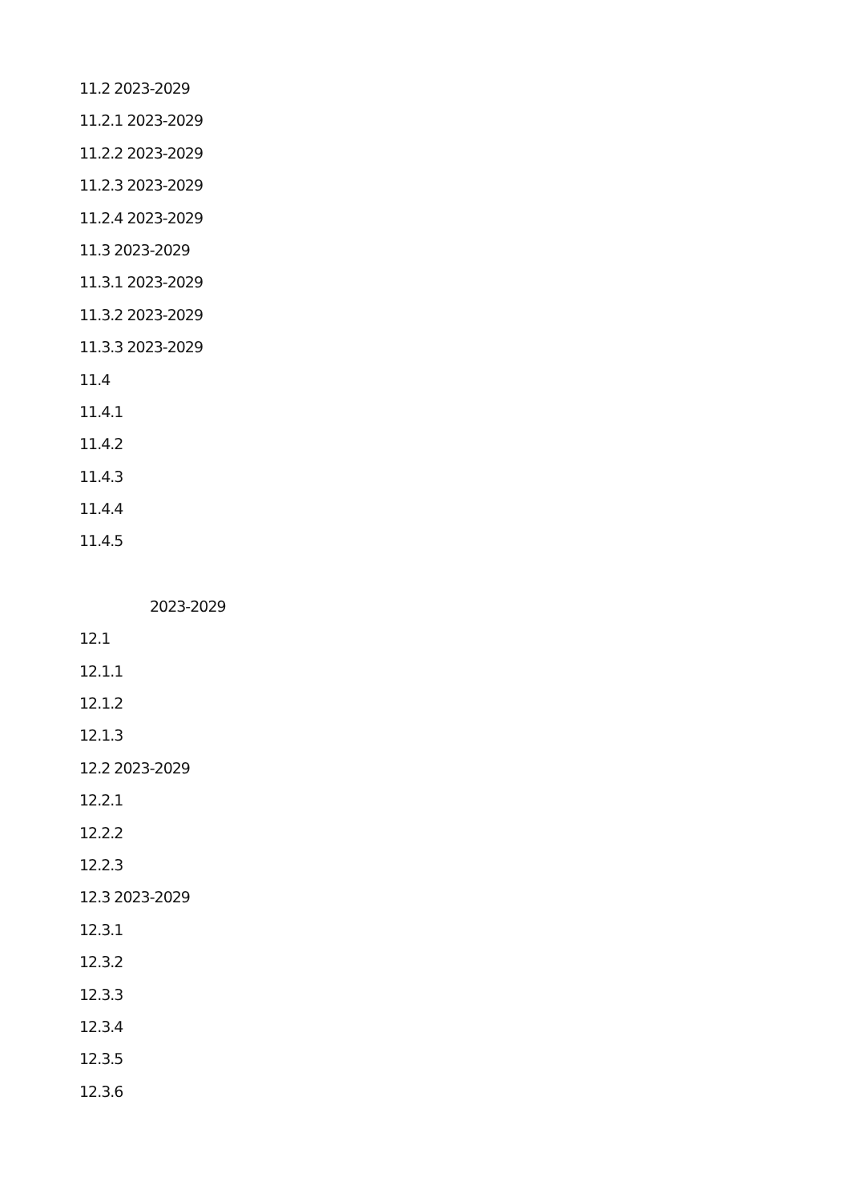11.2 2023-2029
11.2.1 2023-2029
11.2.2 2023-2029
11.2.3 2023-2029
11.2.4 2023-2029
11.3 2023-2029
11.3.1 2023-2029
11.3.2 2023-2029
11.3.3 2023-2029
11.4
11.4.1
11.4.2
11.4.3
11.4.4
11.4.5
2023-2029
12.1
12.1.1
12.1.2
12.1.3
12.2 2023-2029
12.2.1
12.2.2
12.2.3
12.3 2023-2029
12.3.1
12.3.2
12.3.3
12.3.4
12.3.5
12.3.6